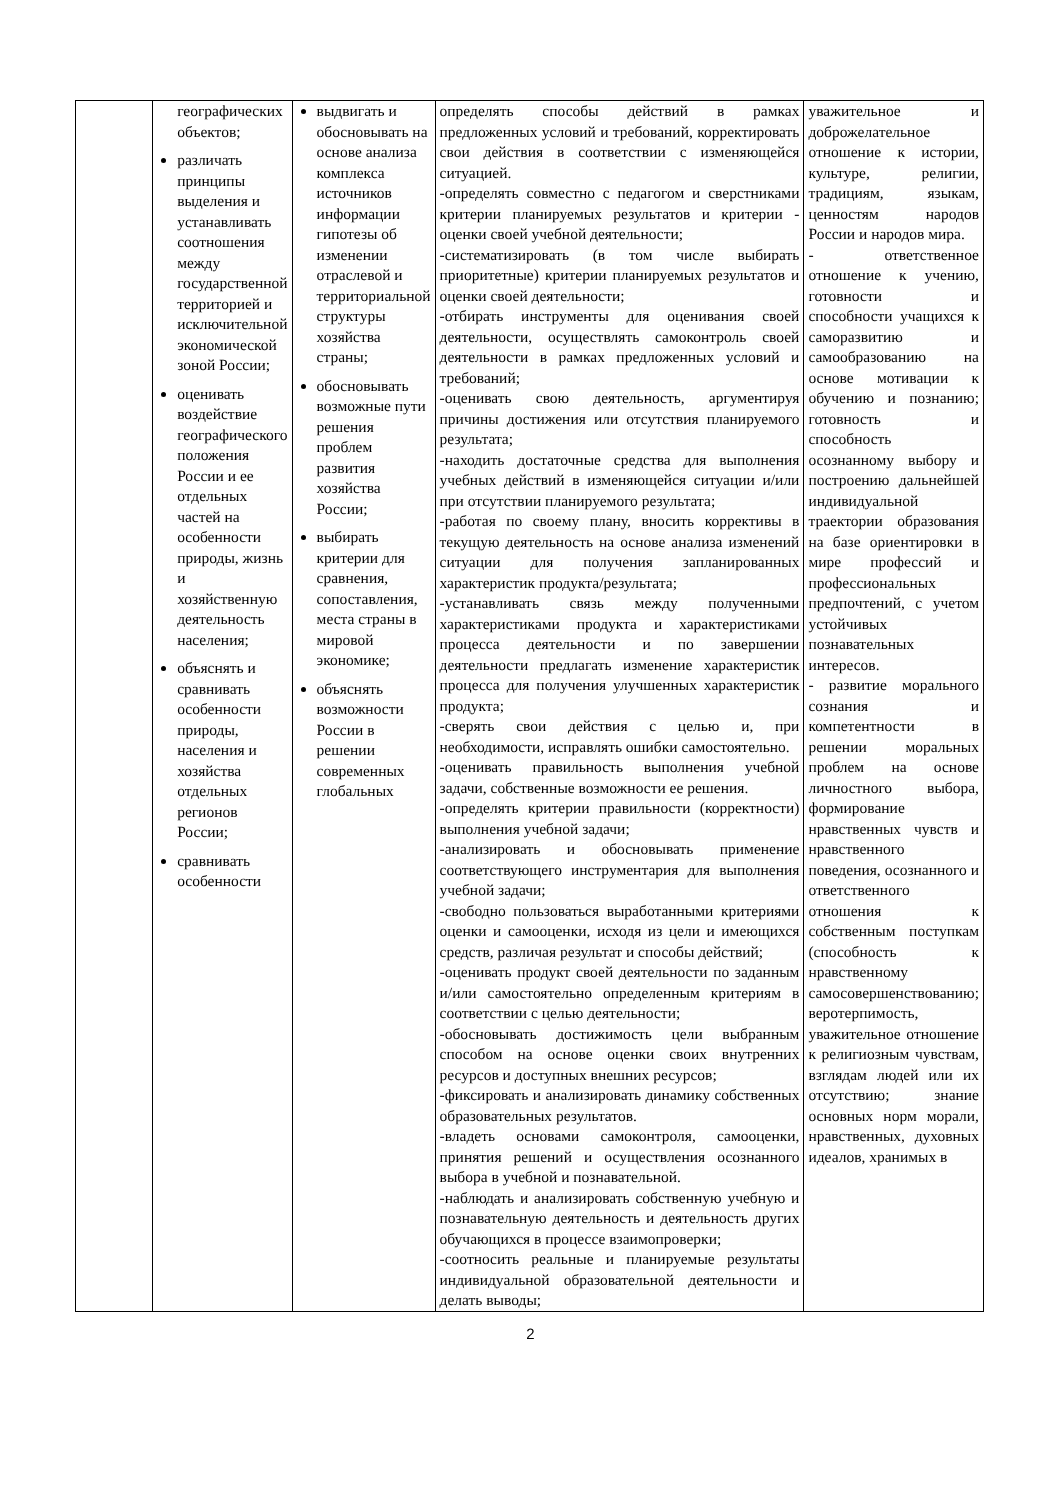| | географических объектов; различать принципы выделения и устанавливать соотношения между государственной территорией и исключительной экономической зоной России; оценивать воздействие географического положения России и ее отдельных частей на особенности природы, жизнь и хозяйственную деятельность населения; объяснять и сравнивать особенности природы, населения и хозяйства отдельных регионов России; сравнивать особенности | выдвигать и обосновывать на основе анализа комплекса источников информации гипотезы об изменении отраслевой и территориальной структуры хозяйства страны; обосновывать возможные пути решения проблем развития хозяйства России; выбирать критерии для сравнения, сопоставления, места страны в мировой экономике; объяснять возможности России в решении современных глобальных | определять способы действий в рамках предложенных условий и требований, корректировать свои действия в соответствии с изменяющейся ситуацией. -определять совместно с педагогом и сверстниками критерии планируемых результатов и критерии - оценки своей учебной деятельности; -систематизировать (в том числе выбирать приоритетные) критерии планируемых результатов и оценки своей деятельности; -отбирать инструменты для оценивания своей деятельности, осуществлять самоконтроль своей деятельности в рамках предложенных условий и требований; -оценивать свою деятельность, аргументируя причины достижения или отсутствия планируемого результата; -находить достаточные средства для выполнения учебных действий в изменяющейся ситуации и/или при отсутствии планируемого результата; -работая по своему плану, вносить коррективы в текущую деятельность на основе анализа изменений ситуации для получения запланированных характеристик продукта/результата; -устанавливать связь между полученными характеристиками продукта и характеристиками процесса деятельности и по завершении деятельности предлагать изменение характеристик процесса для получения улучшенных характеристик продукта; -сверять свои действия с целью и, при необходимости, исправлять ошибки самостоятельно. -оценивать правильность выполнения учебной задачи, собственные возможности ее решения. -определять критерии правильности (корректности) выполнения учебной задачи; -анализировать и обосновывать применение соответствующего инструментария для выполнения учебной задачи; -свободно пользоваться выработанными критериями оценки и самооценки, исходя из цели и имеющихся средств, различая результат и способы действий; -оценивать продукт своей деятельности по заданным и/или самостоятельно определенным критериям в соответствии с целью деятельности; -обосновывать достижимость цели выбранным способом на основе оценки своих внутренних ресурсов и доступных внешних ресурсов; -фиксировать и анализировать динамику собственных образовательных результатов. -владеть основами самоконтроля, самооценки, принятия решений и осуществления осознанного выбора в учебной и познавательной. -наблюдать и анализировать собственную учебную и познавательную деятельность и деятельность других обучающихся в процессе взаимопроверки; -соотносить реальные и планируемые результаты индивидуальной образовательной деятельности и делать выводы; | уважительное и доброжелательное отношение к истории, культуре, религии, традициям, языкам, ценностям народов России и народов мира. - ответственное отношение к учению, готовности и способности учащихся к саморазвитию и самообразованию на основе мотивации к обучению и познанию; готовность и способность осознанному выбору и построению дальнейшей индивидуальной траектории образования на базе ориентировки в мире профессий и профессиональных предпочтений, с учетом устойчивых познавательных интересов. - развитие морального сознания и компетентности в решении моральных проблем на основе личностного выбора, формирование нравственных чувств и нравственного поведения, осознанного и ответственного отношения к собственным поступкам (способность к нравственному самосовершенствованию; веротерпимость, уважительное отношение к религиозным чувствам, взглядам людей или их отсутствию; знание основных норм морали, нравственных, духовных идеалов, хранимых в |
2